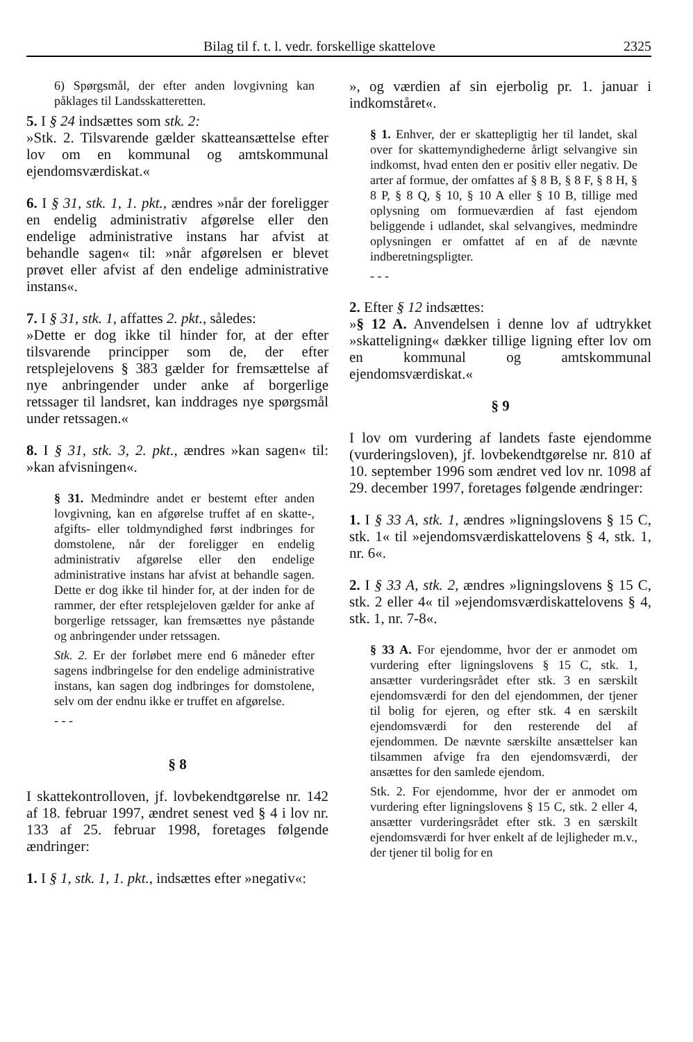Bilag til f. t. l. vedr. forskellige skattelove 2325
6) Spørgsmål, der efter anden lovgivning kan påklages til Landsskatteretten.
5. I § 24 indsættes som stk. 2:
»Stk. 2. Tilsvarende gælder skatteansættelse efter lov om en kommunal og amtskommunal ejendomsværdiskat.«
6. I § 31, stk. 1, 1. pkt., ændres »når der foreligger en endelig administrativ afgørelse eller den endelige administrative instans har afvist at behandle sagen« til: »når afgørelsen er blevet prøvet eller afvist af den endelige administrative instans«.
7. I § 31, stk. 1, affattes 2. pkt., således:
»Dette er dog ikke til hinder for, at der efter tilsvarende principper som de, der efter retsplejelovens § 383 gælder for fremsættelse af nye anbringender under anke af borgerlige retssager til landsret, kan inddrages nye spørgsmål under retssagen.«
8. I § 31, stk. 3, 2. pkt., ændres »kan sagen« til: »kan afvisningen«.
§ 31. Medmindre andet er bestemt efter anden lovgivning, kan en afgørelse truffet af en skatte-, afgifts- eller toldmyndighed først indbringes for domstolene, når der foreligger en endelig administrativ afgørelse eller den endelige administrative instans har afvist at behandle sagen. Dette er dog ikke til hinder for, at der inden for de rammer, der efter retsplejeloven gælder for anke af borgerlige retssager, kan fremsættes nye påstande og anbringender under retssagen.
Stk. 2. Er der forløbet mere end 6 måneder efter sagens indbringelse for den endelige administrative instans, kan sagen dog indbringes for domstolene, selv om der endnu ikke er truffet en afgørelse.
- - -
§ 8
I skattekontrolloven, jf. lovbekendtgørelse nr. 142 af 18. februar 1997, ændret senest ved § 4 i lov nr. 133 af 25. februar 1998, foretages følgende ændringer:
1. I § 1, stk. 1, 1. pkt., indsættes efter »negativ«:
», og værdien af sin ejerbolig pr. 1. januar i indkomståret«.
§ 1. Enhver, der er skattepligtig her til landet, skal over for skattemyndighederne årligt selvangive sin indkomst, hvad enten den er positiv eller negativ. De arter af formue, der omfattes af § 8 B, § 8 F, § 8 H, § 8 P, § 8 Q, § 10, § 10 A eller § 10 B, tillige med oplysning om formueværdien af fast ejendom beliggende i udlandet, skal selvangives, medmindre oplysningen er omfattet af en af de nævnte indberetningspligter.
- - -
2. Efter § 12 indsættes:
»§ 12 A. Anvendelsen i denne lov af udtrykket »skatteligning« dækker tillige ligning efter lov om en kommunal og amtskommunal ejendomsværdiskat.«
§ 9
I lov om vurdering af landets faste ejendomme (vurderingsloven), jf. lovbekendtgørelse nr. 810 af 10. september 1996 som ændret ved lov nr. 1098 af 29. december 1997, foretages følgende ændringer:
1. I § 33 A, stk. 1, ændres »ligningslovens § 15 C, stk. 1« til »ejendomsværdiskattelovens § 4, stk. 1, nr. 6«.
2. I § 33 A, stk. 2, ændres »ligningslovens § 15 C, stk. 2 eller 4« til »ejendomsværdiskattelovens § 4, stk. 1, nr. 7-8«.
§ 33 A. For ejendomme, hvor der er anmodet om vurdering efter ligningslovens § 15 C, stk. 1, ansætter vurderingsrådet efter stk. 3 en særskilt ejendomsværdi for den del ejendommen, der tjener til bolig for ejeren, og efter stk. 4 en særskilt ejendomsværdi for den resterende del af ejendommen. De nævnte særskilte ansættelser kan tilsammen afvige fra den ejendomsværdi, der ansættes for den samlede ejendom.
Stk. 2. For ejendomme, hvor der er anmodet om vurdering efter ligningslovens § 15 C, stk. 2 eller 4, ansætter vurderingsrådet efter stk. 3 en særskilt ejendomsværdi for hver enkelt af de lejligheder m.v., der tjener til bolig for en